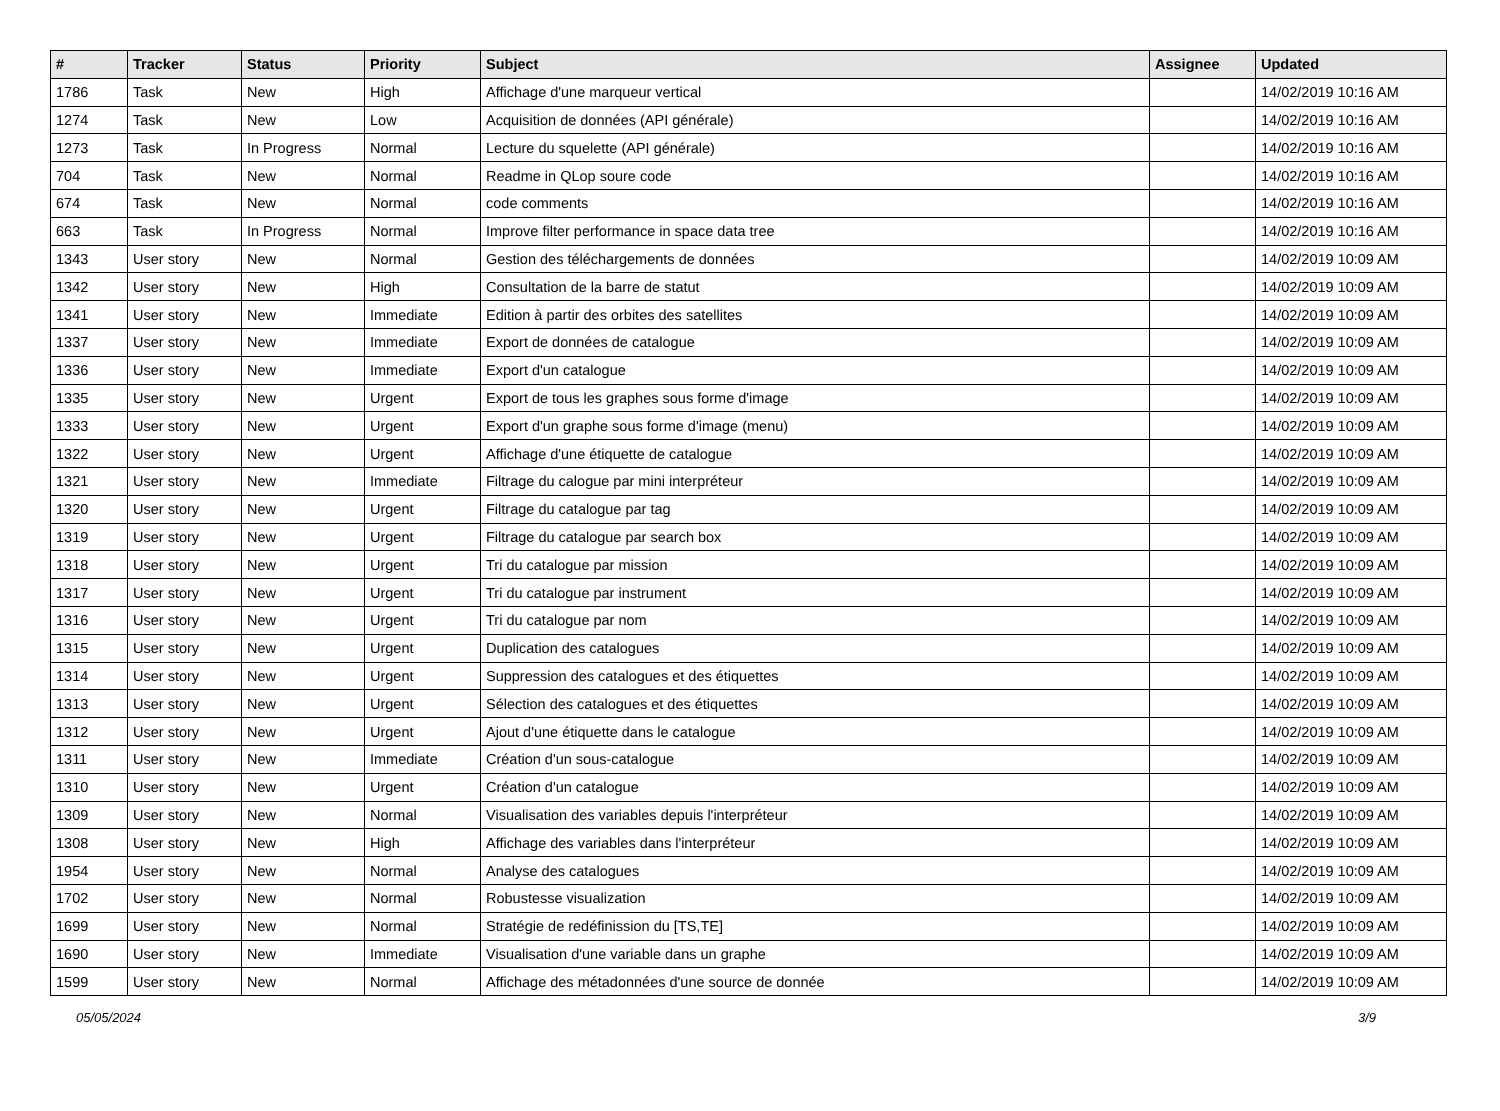| # | Tracker | Status | Priority | Subject | Assignee | Updated |
| --- | --- | --- | --- | --- | --- | --- |
| 1786 | Task | New | High | Affichage d'une marqueur vertical | | 14/02/2019 10:16 AM |
| 1274 | Task | New | Low | Acquisition de données (API générale) | | 14/02/2019 10:16 AM |
| 1273 | Task | In Progress | Normal | Lecture du squelette (API générale) | | 14/02/2019 10:16 AM |
| 704 | Task | New | Normal | Readme in QLop soure code | | 14/02/2019 10:16 AM |
| 674 | Task | New | Normal | code comments | | 14/02/2019 10:16 AM |
| 663 | Task | In Progress | Normal | Improve filter performance in space data tree | | 14/02/2019 10:16 AM |
| 1343 | User story | New | Normal | Gestion des téléchargements de données | | 14/02/2019 10:09 AM |
| 1342 | User story | New | High | Consultation de la barre de statut | | 14/02/2019 10:09 AM |
| 1341 | User story | New | Immediate | Edition à partir des orbites des satellites | | 14/02/2019 10:09 AM |
| 1337 | User story | New | Immediate | Export de données de catalogue | | 14/02/2019 10:09 AM |
| 1336 | User story | New | Immediate | Export d'un catalogue | | 14/02/2019 10:09 AM |
| 1335 | User story | New | Urgent | Export de tous les graphes sous forme d'image | | 14/02/2019 10:09 AM |
| 1333 | User story | New | Urgent | Export d'un graphe sous forme d'image (menu) | | 14/02/2019 10:09 AM |
| 1322 | User story | New | Urgent | Affichage d'une étiquette de catalogue | | 14/02/2019 10:09 AM |
| 1321 | User story | New | Immediate | Filtrage du calogue par mini interpréteur | | 14/02/2019 10:09 AM |
| 1320 | User story | New | Urgent | Filtrage du catalogue par tag | | 14/02/2019 10:09 AM |
| 1319 | User story | New | Urgent | Filtrage du catalogue par search box | | 14/02/2019 10:09 AM |
| 1318 | User story | New | Urgent | Tri du catalogue par mission | | 14/02/2019 10:09 AM |
| 1317 | User story | New | Urgent | Tri du catalogue par instrument | | 14/02/2019 10:09 AM |
| 1316 | User story | New | Urgent | Tri du catalogue par nom | | 14/02/2019 10:09 AM |
| 1315 | User story | New | Urgent | Duplication des catalogues | | 14/02/2019 10:09 AM |
| 1314 | User story | New | Urgent | Suppression des catalogues et des étiquettes | | 14/02/2019 10:09 AM |
| 1313 | User story | New | Urgent | Sélection des catalogues et des étiquettes | | 14/02/2019 10:09 AM |
| 1312 | User story | New | Urgent | Ajout d'une étiquette dans le catalogue | | 14/02/2019 10:09 AM |
| 1311 | User story | New | Immediate | Création d'un sous-catalogue | | 14/02/2019 10:09 AM |
| 1310 | User story | New | Urgent | Création d'un catalogue | | 14/02/2019 10:09 AM |
| 1309 | User story | New | Normal | Visualisation des variables depuis l'interpréteur | | 14/02/2019 10:09 AM |
| 1308 | User story | New | High | Affichage des variables dans l'interpréteur | | 14/02/2019 10:09 AM |
| 1954 | User story | New | Normal | Analyse des catalogues | | 14/02/2019 10:09 AM |
| 1702 | User story | New | Normal | Robustesse visualization | | 14/02/2019 10:09 AM |
| 1699 | User story | New | Normal | Stratégie de redéfinission du [TS,TE] | | 14/02/2019 10:09 AM |
| 1690 | User story | New | Immediate | Visualisation d'une variable dans un graphe | | 14/02/2019 10:09 AM |
| 1599 | User story | New | Normal | Affichage des métadonnées d'une source de donnée | | 14/02/2019 10:09 AM |
05/05/2024 3/9